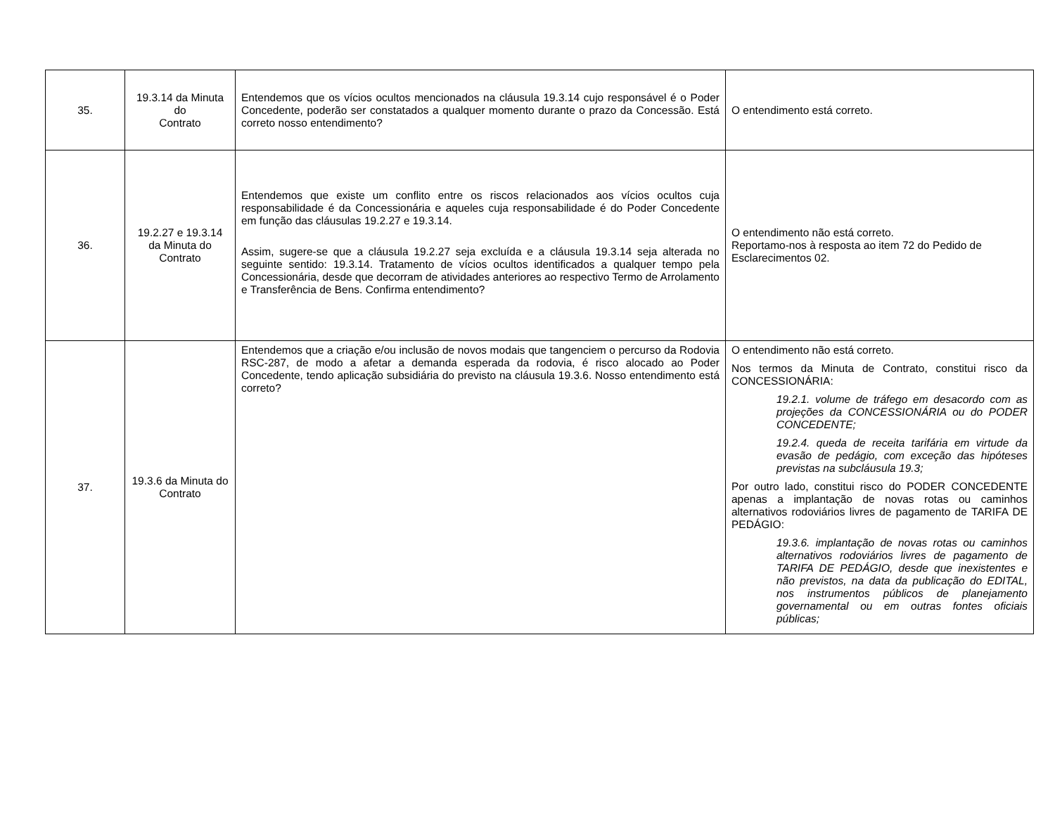| 35. | 19.3.14 da Minuta do Contrato | Entendemos que os vícios ocultos mencionados na cláusula 19.3.14 cujo responsável é o Poder Concedente, poderão ser constatados a qualquer momento durante o prazo da Concessão. Está correto nosso entendimento? | O entendimento está correto. |
| 36. | 19.2.27 e 19.3.14 da Minuta do Contrato | Entendemos que existe um conflito entre os riscos relacionados aos vícios ocultos cuja responsabilidade é da Concessionária e aqueles cuja responsabilidade é do Poder Concedente em função das cláusulas 19.2.27 e 19.3.14. Assim, sugere-se que a cláusula 19.2.27 seja excluída e a cláusula 19.3.14 seja alterada no seguinte sentido: 19.3.14. Tratamento de vícios ocultos identificados a qualquer tempo pela Concessionária, desde que decorram de atividades anteriores ao respectivo Termo de Arrolamento e Transferência de Bens. Confirma entendimento? | O entendimento não está correto. Reportamo-nos à resposta ao item 72 do Pedido de Esclarecimentos 02. |
| 37. | 19.3.6 da Minuta do Contrato | Entendemos que a criação e/ou inclusão de novos modais que tangenciem o percurso da Rodovia RSC-287, de modo a afetar a demanda esperada da rodovia, é risco alocado ao Poder Concedente, tendo aplicação subsidiária do previsto na cláusula 19.3.6. Nosso entendimento está correto? | O entendimento não está correto. Nos termos da Minuta de Contrato, constitui risco da CONCESSIONÁRIA: 19.2.1. volume de tráfego em desacordo com as projeções da CONCESSIONÁRIA ou do PODER CONCEDENTE; 19.2.4. queda de receita tarifária em virtude da evasão de pedágio, com exceção das hipóteses previstas na subcláusula 19.3; Por outro lado, constitui risco do PODER CONCEDENTE apenas a implantação de novas rotas ou caminhos alternativos rodoviários livres de pagamento de TARIFA DE PEDÁGIO: 19.3.6. implantação de novas rotas ou caminhos alternativos rodoviários livres de pagamento de TARIFA DE PEDÁGIO, desde que inexistentes e não previstos, na data da publicação do EDITAL, nos instrumentos públicos de planejamento governamental ou em outras fontes oficiais públicas; |